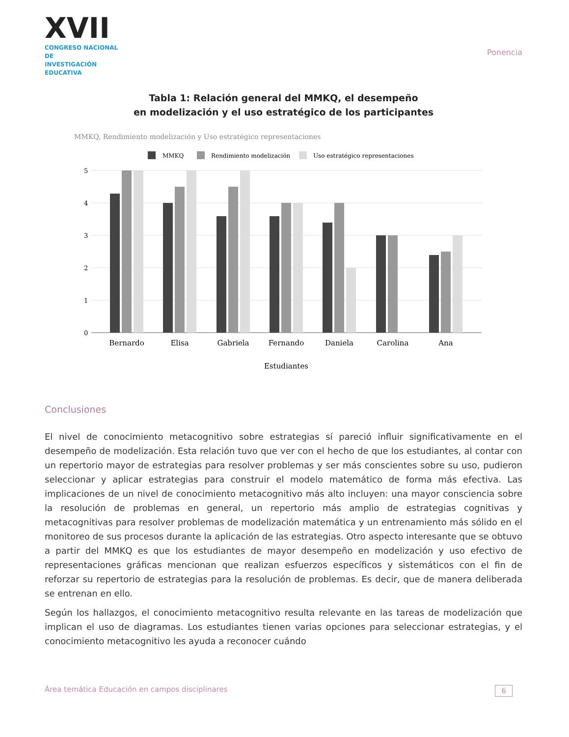XVII
CONGRESO NACIONAL DE
INVESTIGACIÓN EDUCATIVA
Ponencia
Tabla 1: Relación general del MMKQ, el desempeño
en modelización y el uso estratégico de los participantes
MMKQ, Rendimiento modelización y Uso estratégico representaciones
MMKQ
Rendimiento modelización
Uso estratégico representaciones
5
4
3
2
1
0
Bernardo
Elisa
Gabriela
Fernando
Daniela
Carolina
Ana
Estudiantes
Conclusiones
El nivel de conocimiento metacognitivo sobre estrategias sí pareció influir significativamente en el desempeño de modelización. Esta relación tuvo que ver con el hecho de que los estudiantes, al contar con un repertorio mayor de estrategias para resolver problemas y ser más conscientes sobre su uso, pudieron seleccionar y aplicar estrategias para construir el modelo matemático de forma más efectiva. Las implicaciones de un nivel de conocimiento metacognitivo más alto incluyen: una mayor consciencia sobre la resolución de problemas en general, un repertorio más amplio de estrategias cognitivas y metacognitivas para resolver problemas de modelización matemática y un entrenamiento más sólido en el monitoreo de sus procesos durante la aplicación de las estrategias. Otro aspecto interesante que se obtuvo a partir del MMKQ es que los estudiantes de mayor desempeño en modelización y uso efectivo de representaciones gráficas mencionan que realizan esfuerzos específicos y sistemáticos con el fin de reforzar su repertorio de estrategias para la resolución de problemas. Es decir, que de manera deliberada se entrenan en ello.
Según los hallazgos, el conocimiento metacognitivo resulta relevante en las tareas de modelización que implican el uso de diagramas. Los estudiantes tienen varias opciones para seleccionar estrategias, y el conocimiento metacognitivo les ayuda a reconocer cuándo
Área temática Educación en campos disciplinares 6